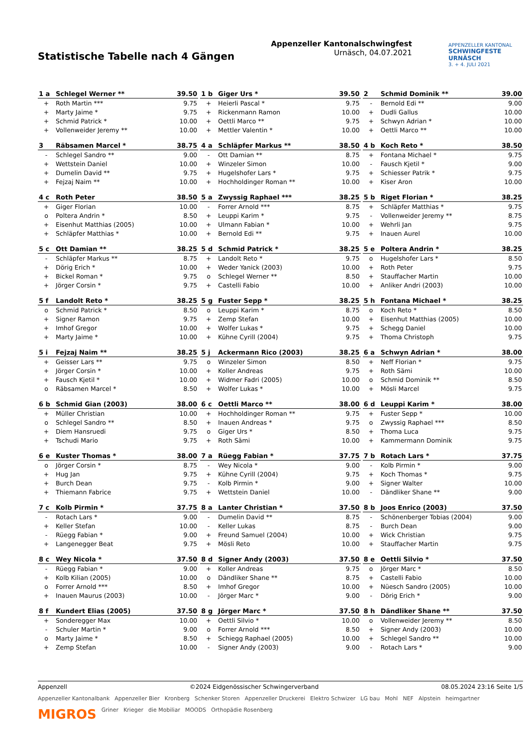Statistische Tabelle nach 4 Gängen
Appenzeller Kantonalschwingfest
Urnäsch, 04.07.2021
APPENZELLER KANTONAL
SCHWINGFESTE URNÄSCH
3. + 4. JULI 2021
| 1 a | Schlegel Werner ** | 39.50 |
| --- | --- | --- |
| + | Roth Martin *** | 9.75 |
| + | Marty Jaime * | 9.75 |
| + | Schmid Patrick * | 10.00 |
| + | Vollenweider Jeremy ** | 10.00 |
| 1 b | Giger Urs * | 39.50 |
| --- | --- | --- |
| + | Heierli Pascal * | 9.75 |
| + | Rickenmann Ramon | 10.00 |
| + | Oettli Marco ** | 9.75 |
| + | Mettler Valentin * | 10.00 |
| 2 | Schmid Dominik ** | 39.00 |
| --- | --- | --- |
| - | Bernold Edi ** | 9.00 |
| + | Dudli Gallus | 10.00 |
| + | Schwyn Adrian * | 10.00 |
| + | Oettli Marco ** | 10.00 |
| 3 | Räbsamen Marcel * | 38.75 |
| --- | --- | --- |
| - | Schlegel Sandro ** | 9.00 |
| + | Wettstein Daniel | 10.00 |
| + | Dumelin David ** | 9.75 |
| + | Fejzaj Naim ** | 10.00 |
| 4 a | Schläpfer Markus ** | 38.50 |
| --- | --- | --- |
| - | Ott Damian ** | 8.75 |
| + | Winzeler Simon | 10.00 |
| + | Hugelshofer Lars * | 9.75 |
| + | Hochholdinger Roman ** | 10.00 |
| 4 b | Koch Reto * | 38.50 |
| --- | --- | --- |
| + | Fontana Michael * | 9.75 |
| - | Fausch Kjetil * | 9.00 |
| + | Schiesser Patrik * | 9.75 |
| + | Kiser Aron | 10.00 |
| 4 c | Roth Peter | 38.50 |
| --- | --- | --- |
| + | Giger Florian | 10.00 |
| o | Poltera Andrin * | 8.50 |
| + | Eisenhut Matthias (2005) | 10.00 |
| + | Schläpfer Matthias * | 10.00 |
| 5 a | Zwyssig Raphael *** | 38.25 |
| --- | --- | --- |
| - | Forrer Arnold *** | 8.75 |
| + | Leuppi Karim * | 9.75 |
| + | Ulmann Fabian * | 10.00 |
| + | Bernold Edi ** | 9.75 |
| 5 b | Riget Florian * | 38.25 |
| --- | --- | --- |
| + | Schläpfer Matthias * | 9.75 |
| - | Vollenweider Jeremy ** | 8.75 |
| + | Wehrli Jan | 9.75 |
| + | Inauen Aurel | 10.00 |
| 5 c | Ott Damian ** | 38.25 |
| --- | --- | --- |
| - | Schläpfer Markus ** | 8.75 |
| + | Dörig Erich * | 10.00 |
| + | Bickel Roman * | 9.75 |
| + | Jörger Corsin * | 9.75 |
| 5 d | Schmid Patrick * | 38.25 |
| --- | --- | --- |
| + | Landolt Reto * | 9.75 |
| + | Weder Yanick (2003) | 10.00 |
| o | Schlegel Werner ** | 8.50 |
| + | Castelli Fabio | 10.00 |
| 5 e | Poltera Andrin * | 38.25 |
| --- | --- | --- |
| o | Hugelshofer Lars * | 8.50 |
| + | Roth Peter | 9.75 |
| + | Stauffacher Martin | 10.00 |
| + | Anliker Andri (2003) | 10.00 |
| 5 f | Landolt Reto * | 38.25 |
| --- | --- | --- |
| o | Schmid Patrick * | 8.50 |
| + | Signer Ramon | 9.75 |
| + | Imhof Gregor | 10.00 |
| + | Marty Jaime * | 10.00 |
| 5 g | Fuster Sepp * | 38.25 |
| --- | --- | --- |
| o | Leuppi Karim * | 8.75 |
| + | Zemp Stefan | 10.00 |
| + | Wolfer Lukas * | 9.75 |
| + | Kühne Cyrill (2004) | 9.75 |
| 5 h | Fontana Michael * | 38.25 |
| --- | --- | --- |
| o | Koch Reto * | 8.50 |
| + | Eisenhut Matthias (2005) | 10.00 |
| + | Schegg Daniel | 10.00 |
| + | Thoma Christoph | 9.75 |
| 5 i | Fejzaj Naim ** | 38.25 |
| --- | --- | --- |
| + | Geisser Lars ** | 9.75 |
| + | Jörger Corsin * | 10.00 |
| + | Fausch Kjetil * | 10.00 |
| o | Räbsamen Marcel * | 8.50 |
| 5 j | Ackermann Rico (2003) | 38.25 |
| --- | --- | --- |
| o | Winzeler Simon | 8.50 |
| + | Koller Andreas | 9.75 |
| + | Widmer Fadri (2005) | 10.00 |
| + | Wolfer Lukas * | 10.00 |
| 6 a | Schwyn Adrian * | 38.00 |
| --- | --- | --- |
| + | Neff Florian * | 9.75 |
| + | Roth Sämi | 10.00 |
| o | Schmid Dominik ** | 8.50 |
| + | Mösli Marcel | 9.75 |
| 6 b | Schmid Gian (2003) | 38.00 |
| --- | --- | --- |
| + | Müller Christian | 10.00 |
| o | Schlegel Sandro ** | 8.50 |
| + | Diem Hansruedi | 9.75 |
| + | Tschudi Mario | 9.75 |
| 6 c | Oettli Marco ** | 38.00 |
| --- | --- | --- |
| + | Hochholdinger Roman ** | 9.75 |
| + | Inauen Andreas * | 9.75 |
| o | Giger Urs * | 8.50 |
| + | Roth Sämi | 10.00 |
| 6 d | Leuppi Karim * | 38.00 |
| --- | --- | --- |
| + | Fuster Sepp * | 10.00 |
| o | Zwyssig Raphael *** | 8.50 |
| + | Thoma Luca | 9.75 |
| + | Kammermann Dominik | 9.75 |
| 6 e | Kuster Thomas * | 38.00 |
| --- | --- | --- |
| o | Jörger Corsin * | 8.75 |
| + | Hug Jan | 9.75 |
| + | Burch Dean | 9.75 |
| + | Thiemann Fabrice | 9.75 |
| 7 a | Rüegg Fabian * | 37.75 |
| --- | --- | --- |
| - | Wey Nicola * | 9.00 |
| + | Kühne Cyrill (2004) | 9.75 |
| - | Kolb Pirmin * | 9.00 |
| + | Wettstein Daniel | 10.00 |
| 7 b | Rotach Lars * | 37.75 |
| --- | --- | --- |
| - | Kolb Pirmin * | 9.00 |
| + | Koch Thomas * | 9.75 |
| + | Signer Walter | 10.00 |
| - | Dändliker Shane ** | 9.00 |
| 7 c | Kolb Pirmin * | 37.75 |
| --- | --- | --- |
| - | Rotach Lars * | 9.00 |
| + | Keller Stefan | 10.00 |
| - | Rüegg Fabian * | 9.00 |
| + | Langenegger Beat | 9.75 |
| 8 a | Lanter Christian * | 37.50 |
| --- | --- | --- |
| - | Dumelin David ** | 8.75 |
| - | Keller Lukas | 8.75 |
| + | Freund Samuel (2004) | 10.00 |
| + | Mösli Reto | 10.00 |
| 8 b | Joos Enrico (2003) | 37.50 |
| --- | --- | --- |
| - | Schönenberger Tobias (2004) | 9.00 |
| - | Burch Dean | 9.00 |
| + | Wick Christian | 9.75 |
| + | Stauffacher Martin | 9.75 |
| 8 c | Wey Nicola * | 37.50 |
| --- | --- | --- |
| - | Rüegg Fabian * | 9.00 |
| + | Kolb Kilian (2005) | 10.00 |
| o | Forrer Arnold *** | 8.50 |
| + | Inauen Maurus (2003) | 10.00 |
| 8 d | Signer Andy (2003) | 37.50 |
| --- | --- | --- |
| + | Koller Andreas | 9.75 |
| o | Dändliker Shane ** | 8.75 |
| + | Imhof Gregor | 10.00 |
| - | Jörger Marc * | 9.00 |
| 8 e | Oettli Silvio * | 37.50 |
| --- | --- | --- |
| o | Jörger Marc * | 8.50 |
| + | Castelli Fabio | 10.00 |
| + | Nüesch Sandro (2005) | 10.00 |
| - | Dörig Erich * | 9.00 |
| 8 f | Kundert Elias (2005) | 37.50 |
| --- | --- | --- |
| + | Sonderegger Max | 10.00 |
| - | Schuler Martin * | 9.00 |
| o | Marty Jaime * | 8.50 |
| + | Zemp Stefan | 10.00 |
| 8 g | Jörger Marc * | 37.50 |
| --- | --- | --- |
| + | Oettli Silvio * | 10.00 |
| o | Forrer Arnold *** | 8.50 |
| + | Schiegg Raphael (2005) | 10.00 |
| - | Signer Andy (2003) | 9.00 |
| 8 h | Dändliker Shane ** | 37.50 |
| --- | --- | --- |
| o | Vollenweider Jeremy ** | 8.50 |
| + | Signer Andy (2003) | 10.00 |
| + | Schlegel Sandro ** | 10.00 |
| - | Rotach Lars * | 9.00 |
Appenzell ©2024 Eidgenössischer Schwingerverband 08.05.2024 23:16 Seite 1/5
Appenzeller Kantonalbank Appenzeller Bier Kronberg Schenker Storen Appenzeller Druckerei Elektro Schwizer LG bau Mohl NEF Alpstein heimgartner MIGROS Griner Krieger die Mobiliar MOODS Orthopädie Rosenberg